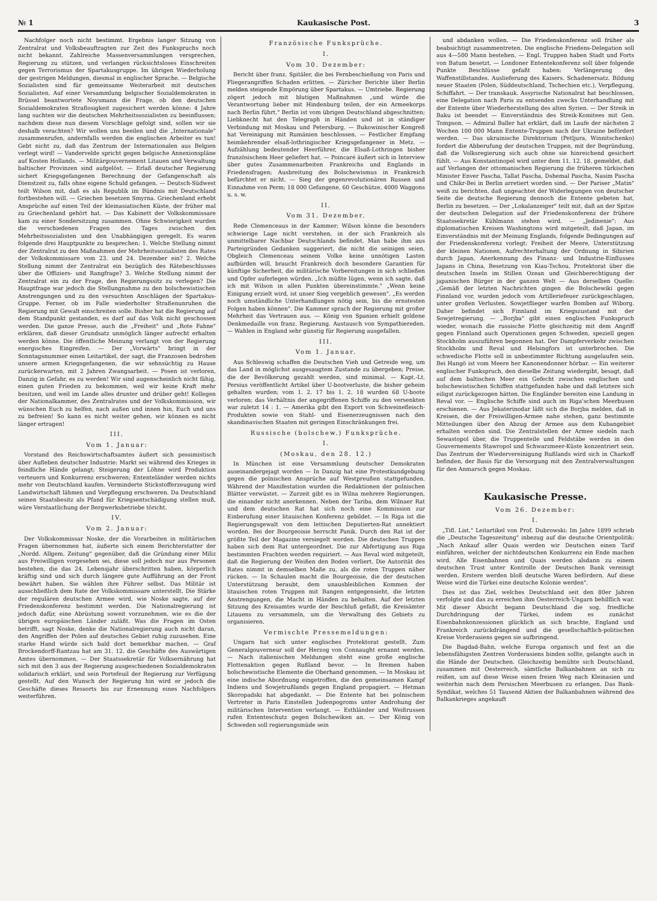№ 1 Kaukasische Post. 3
Nachfolger noch nicht bestimmt. Ergebnis langer Sitzung von Zentralrat und Volksbeauftragten zur Zeit des Funkspruchs noch nicht bekannt. Zahlreiche Massenversammlungen versprechen, Regierung zu stützen, und verlangen rücksichtsloses Einschreiten gegen Terrorismus der Spartakusgruppe. Im übrigen Wiederholung der gestrigen Meldungen, diesmal in englischer Sprache. — Belgische Sozialisten sind für gemeinsame Weiterarbeit mit deutschen Sozialisten. Auf einer Versammlung belgischer Sozialdemokraten in Brüssel beantwortete Noysmann die Frage, ob den deutschen Sozialdemokraten Straflosigkeit zugesichert werden könne: 4 Jahre lang suchten wir die deutschen Mehrheitssozialisten zu beeinflussen; nachdem diese nun diesem Vorschlage gefolgt sind, sollen wir sie deshalb verachten? Wir wollen uns beeilen und die „Internationale" zusammenrufen, andernfalls werden die englischen Arbeiter es tun! Gebt nicht zu, daß das Zentrum der Internationalen aus Belgien verlegt wird! — Vandervelde spricht gegen belgische Annexionspläne auf Kosten Hollands. — Militärgouvernement Litauen und Verwaltung baltischer Provinzen sind aufgelöst. — Erlaß deutscher Regierung sichert Kriegsgefangenen Berechnung der Gefangenschaft als Dienstzeit zu, falls ohne eigene Schuld gefangen. — Deutsch-Südwest teilt Wilson mit, daß es als Republik im Bündnis mit Deutschland fortbestehen will. — Griechen besetzen Smyrna. Griechenland erhebt Ansprüche auf einen Teil der kleinasiatischen Küste, der früher mal zu Griechenland gehört hat. — Das Kabinett der Volkskommissare kam zu einer Sondersitzung zusammen. Ohne Schwierigkeit wurden die verschiedenen Fragen des Tages zwischen den Mehrheitssozialisten und den Unabhängigen geregelt. Es waren folgende drei Hauptpunkte zu besprechen: 1. Welche Stellung nimmt der Zentralrat zu den Maßnahmen der Mehrheitssozialisten des Rates der Volkskommissare vom 23. und 24. Dezember ein? 2. Welche Stellung nimmt der Zentralrat ein bezüglich des Rätebeschlusses über die Offiziers- und Rangfrage? 3. Welche Stellung nimmt der Zentralrat ein zu der Frage, den Regierungssitz zu verlegen? Die Hauptfrage war jedoch die Stellungnahme zu den bolschewistischen Anstrengungen und zu den versuchten Anschlägen der Spartakus-Gruppe. Ferner, ob im Falle wiederholter Straßenunruhen die Regierung mit Gewalt einschreiten solle. Bisher hat die Regierung auf dem Standpunkt gestanden, es darf auf das Volk nicht geschossen werden. Die ganze Presse, auch die „Freiheit" und „Rote Fahne" erklären, daß dieser Grundsatz unmöglich länger aufrecht erhalten werden könne. Die öffentliche Meinung verlangt von der Regierung energisches Eingreifen. — Der „Vorwärts" bringt in der Sonntagsnummer einen Leitartikel, der sagt, die Franzosen bedrohen unsere armen Kriegsgefangenen, die wir sehnsüchtig zu Hause zurückerwarten, mit 2 Jahren Zwangsarbeit. — Posen ist verloren, Danzig in Gefahr, es zu werden! Wir sind augenscheinlich nicht fähig, einen guten Frieden zu bekommen, weil wir keine Kraft mehr besitzen, und weil im Lande alles drunter und drüber geht! Kollegen der Nationalkammer, des Zentralrates und der Volkskommission, wir wünschen Euch zu helfen, nach außen und innen hin, Euch und uns zu befreien! So kann es nicht weiter gehen, wir können es nicht länger ertragen!
III.
Vom 1. Januar:
Vorstand des Reichswirtschaftsamtes äußert sich pessimistisch über Aufleben deutscher Industrie: Markt sei während des Krieges in feindliche Hände gelangt; Steigerung der Löhne wird Produktion verteuern und Konkurrenz erschweren; Ententeländer werden nichts mehr von Deutschland kaufen. Verminderte Stickstofferzeugung wird Landwirtschaft lähmen und Verpflegung erschweren. Da Deutschland seinen Staatsbesitz als Pfand für Kriegsentschädigung stellen muß, wäre Verstaatlichung der Bergwerksbetriebe töricht.
IV.
Vom 2. Januar:
Der Volkskommissar Noske, der die Vorarbeiten in militärischen Fragen übernommen hat, äußerte sich einem Berichterstatter der „Nordd. Allgem. Zeitung" gegenüber, daß die Gründung einer Miliz aus Freiwilligen vorgesehen sei, diese soll jedoch nur aus Personen bestehen, die das 24. Lebensjahr überschritten haben, körperlich kräftig sind und sich durch längere gute Aufführung an der Front bewährt haben. Sie wählen ihre Führer selbst. Das Militär ist ausschließlich dem Rate der Volkskommissare unterstellt. Die Stärke der regulären deutschen Armee wird, wie Noske sagte, auf der Friedenskonferenz bestimmt werden. Die Nationalregierung ist jedoch dafür, eine Abrüstung soweit vorzunehmen, wie es die der übrigen europäischen Länder zuläßt. Was die Fragen im Osten betrifft, sagt Noske, denke die Nationalregierung auch nicht daran, den Angriffen der Polen auf deutsches Gebiet ruhig zuzusehen. Eine starke Hand würde sich bald dort bemerkbar machen. — Graf Brockendorff-Rantzau hat am 31. 12. die Geschäfte des Auswärtigen Amtes übernommen. — Der Staatssekretär für Volksernährung hat sich mit den 3 aus der Regierung ausgeschiedenen Sozialdemokraten solidarisch erklärt, und sein Portefeuil der Regierung zur Verfügung gestellt. Auf den Wunsch der Regierung hin wird er jedoch die Geschäfte dieses Ressorts bis zur Ernennung eines Nachfolgers weiterführen.
Französische Funksprüche.
I.
Vom 30. Dezember:
Bericht über franz. Spitäler, die bei Fernbeschießung von Paris und Fliegerangriffen Schaden erlitten. — Züricher Berichte über Berlin melden steigende Empörung über Spartakus. — Umtriebe. Regierung zögert jedoch mit blutigen Maßnahmen „und würde die Verantwortung lieber mit Hindenburg teilen, der ein Armeekorps nach Berlin führt." Berlin ist vom übrigen Deutschland abgeschnitten; Liebknecht hat den Telegraph in Händen und ist in ständiger Verbindung mit Moskau und Petersburg. — Bukowinischer Kongreß hat Vereinigung mit Rumänien beschlossen. — Festlicher Empfang heimkehrender elsaß-lothringischer Kriegsgefangener in Metz. — Aufzählung bedeutender Heerführer, die Elsaß-Lothringen bisher französischem Heer geliefert hat. — Poincaré äußert sich in Interview über gutes Zusammenarbeiten Frankreichs und Englands in Friedensfragen; Ausbreitung des Bolschewismus in Frankreich befürchtet er nicht. — Sieg der gegenrevolutionären Russen und Einnahme von Perm; 18 000 Gefangene, 60 Geschütze, 4000 Waggons u. s. w.
II.
Vom 31. Dezember.
Rede Clemenceaus in der Kammer; Wilson könne die besonders schwierige Lage nicht verstehen, in der sich Frankreich als unmittelbarer Nachbar Deutschlands befindet. Man habe ihm aus Parteigründen Gedanken suggeriert, die nicht die seinigen seien. Obgleich Clemenceau seinem Volke keine unnötigen Lasten aufbürden will, braucht Frankreich doch besondere Garantien für künftige Sicherheit, die militärische Vorbereitungen in sich schließen und Opfer auferlegen würden. „Ich müßte lügen, wenn ich sagte, daß ich mit Wilson in allen Punkten übereinstimmte." „Wenn keine Einigung erzielt wird, ist unser Sieg vergeblich gewesen". „Es werden noch umständliche Unterhandlungen nötig sein, bis die ernstesten Folgen haben können". Die Kammer sprach der Regierung mit großer Mehrheit das Vertrauen aus. — König von Spanien erhielt goldene Denkmedaille von franz. Regierung. Austausch von Sympathiereden. — Wahlen in England sehr günstig für Regierung ausgefallen.
III.
Vom 1. Januar.
Aus Schleswig schaffen die Deutschen Vieh und Getreide weg, um das Land in möglichst ausgesaugtem Zustande zu übergeben; Preise, die der Bevölkerung gezahlt werden, sind minimal. — Kapt.-Lt. Persius veröffentlicht Artikel über U-bootverluste, die bisher geheim gehalten wurden; vom 1. 2. 17 bis 1. 2. 18 wurden 68 U-boote verloren; das Verhältnis der angegriffenen Schiffe zu den versenkten war zuletzt 14 : 1. — Amerika gibt den Export von Schweinefleisch-Produkten sowie von Stahl- und Eisenerzeugnissen nach den skandinavischen Staaten mit geringen Einschränkungen frei.
Russische (bolschew.) Funksprüche.
I.
(Moskau, den 28. 12.)
In München ist eine Versammlung deutscher Demokraten auseinandergejagt worden — In Danzig hat eine Protestkundgebung gegen die polnischen Ansprüche auf Westpreußen stattgefunden. Während der Manifestation wurden die Redaktionen der polnischen Blätter verwüstet. — Zurzeit gibt es in Wilna mehrere Regierungen, die einander nicht anerkennen. Neben der Tariba, dem Wilnaer Rat und dem deutschen Rat hat sich noch eine Kommission zur Einberufung einer litauischen Konferenz gebildet. — In Riga ist die Regierungsgewalt von dem lettischen Deputierten-Rat annektiert worden. Bei der Bourgeoisie herrscht Panik. Durch den Rat ist der größte Teil der Magazine versiegelt worden. Die deutschen Truppen haben sich dem Rat untergeordnet. Die zur Abfertigung aus Riga bestimmten Frachten werden requiriert. — Aus Reval wird mitgeteilt, daß die Regierung der Weißen den Boden verliert. Die Autorität des Rates nimmt in demselben Maße zu, als die roten Truppen näher rücken. — In Schaulen macht die Bourgeoisie, die der deutschen Unterstützung beraubt, dem unausbleiblichen Kommen der litauischen roten Truppen mit Bangen entgegensieht, die letzten Anstrengungen, die Macht in Händen zu behalten. Auf der letzten Sitzung des Kreisamtes wurde der Beschluß gefaßt, die Kreisämter Litauens zu versammeln, um die Verwaltung des Gebiets zu organisieren.
Vermischte Pressemeldungen:
Ungarn hat sich unter englisches Protektorat gestellt. Zum Generalgouverneur soll der Herzog von Connaught ernannt werden. — Nach italienischen Meldungen steht eine große englische Flottenaktion gegen Rußland bevor. — In Bremen haben bolschewistische Elemente die Oberhand genommen. — In Moskau ist eine indische Abordnung eingetroffen, die den gemeinsamen Kampf Indiens und Sowjetrußlands gegen England propagiert. — Hetman Skoropadski hat abgedankt. — Die Entente hat bei polnischem Vertreter in Paris Einstellen Judenpogroms unter Androhung der militärischen Intervention verlangt. — Esthländer und Weißrussen rufen Ententeschutz gegen Bolschewiken an. — Der König von Schweden soll regierungsmüde sein
und abdanken wollen. — Die Friedenskonferenz soll früher als beabsichtigt zusammentreten. Die englische Friedens-Delegation soll aus 4—500 Mann bestehen. — Engl. Truppen haben Stadt und Forts von Batum besetzt. — Londoner Ententekonferenz soll über folgende Punkte Beschlüsse gefaßt haben: Verlängerung des Waffenstillstandes. Auslieferung des Kaisers. Schadenersatz. Bildung neuer Staaten (Polen, Süddeutschland, Tschechien etc.), Verpflegung, Schiffahrt. — Der transkauk. Assyrische Nationalrat hat beschlossen, eine Delegation nach Paris zu entsenden zwecks Unterhandlung mit der Entente über Wiederherstellung des alten Syrien. — Der Streik in Baku ist beendet — Einverständnis des Streik-Komitees mit Gen. Tompson. — Admiral Baller hat erklärt, daß im Laufe der nächsten 2 Wochen 100 000 Mann Entente-Truppen nach der Ukraine befördert werden. — Das ukrainische Direktorium (Petljura, Winnitschenko) fordert die Abberufung der deutschen Truppen, mit der Begründung, daß die Volksregierung sich auch ohne sie hinreichend gesichert fühlt. — Aus Konstantinopel wird unter dem 11. 12. 18. gemeldet, daß auf Verlangen der ottomanischen Regierung die früheren türkischen Minister Enver Pascha, Tallat Pascha, Dshemal Pascha, Nasim Pascha und Chikr-Bei in Berlin arretiert worden sind. — Der Pariser „Matin" weiß zu berichten, daß ungeachtet der Widerlegungen von deutscher Seite die deutsche Regierung dennoch die Entente gebeten hat, Berlin zu besetzen. — Der „Lokalanzeiger" teilt mit, daß an der Spitze der deutschen Delegation auf der Friedenskonferenz der frühere Staatssekretär Kühlmann stehen wird. — „Jedinenie": Aus diplomatischen Kreisen Washingtons wird mitgeteilt, daß Japan, im Einverständnis mit der Meinung Englands, folgende Bedingungen auf der Friedenskonferenz vorlegt: Freiheit der Meere, Unterstützung der kleinen Nationen, Aufrechterhaltung der Ordnung in Sibirien durch Japan, Anerkennung des Finanz- und Industrie-Einflusses Japans in China, Besetzung von Kiau-Tschou, Protektorat über die deutschen Inseln im Stillen Ozean und Gleichberechtigung der japanischen Bürger in der ganzen Welt — Aus derselben Quelle: „Gemäß der letzten Nachrichten gingen die Bolschewiki gegen Finnland vor, wurden jedoch vom Artilleriefeuer zurückgeschlagen, unter großen Verlusten. Sowjetflieger warfen Bomben auf Wiborg. Daher befindet sich Finnland im Kriegszustand mit der Sowjetregierung. — „Borjba" gibt einen englischen Funkspruch wieder, wonach die russische Flotte gleichzeitig mit dem Angriff gegen Finnland auch Operationen gegen Schweden, speziell gegen Stockholm auszuführen begonnen hat. Der Dampferverkehr zwischen Stockholm und Reval und Helsingfors ist unterbrochen. Die schwedische Flotte soll in unbestimmter Richtung ausgelaufen sein. Bei Hangö ist vom Meere her Kanonendonner hörbar. — Ein weiterer englischer Funkspruch, den dieselbe Zeitung wiedergibt, besagt, daß auf dem baltischen Meer ein Gefecht zwischen englischen und bolschewistischen Schiffen stattgefunden habe und daß letztere sich eiligst zurückgezogen hätten. Die Engländer bereiten eine Landung in Reval vor. — Englische Schiffe sind auch im Riga'schen Meerbusen erschienen. — Aus Jekaterinodar läßt sich die Borjba melden, daß in Kreisen, die der Freiwilligen-Armee nahe stehen, ganz bestimmte Mitteilungen über den Abzug der Armee aus dem Kubangebiet erhalten worden sind. Die Zentralstellen der Armee siedeln nach Sewastopol über, die Truppenteile und Feldstäbe werden in den Gouvernements Stawropol und Schwarzmeer-Küste konzentriert sein. Das Zentrum der Wiedervereinigung Rußlands wird sich in Charkoff befinden, der Basis für die Versorgung mit den Zentralverwaltungen für den Anmarsch gegen Moskau.
Kaukasische Presse.
Vom 26. Dezember:
I.
„Tifl. List." Leitartikel von Prof. Dubrowski: Im Jahre 1899 schrieb die „Deutsche Tageszeitung" inbezug auf die deutsche Orientpolitik: „Nach Ankauf aller Quais werden wir Deutschen einen Tarif einführen, welcher der nichtdeutschen Konkurrenz ein Ende machen wird. Alle Eisenbahnen und Quais werden alsdann zu einem deutschen Trust unter Kontrolle der Deutschen Bank vereinigt werden. Erstere werden bloß deutsche Waren befördern. Auf diese Weise wird die Türkei eine deutsche Kolonie werden".
Dies ist das Ziel, welches Deutschland seit den 80er Jahren verfolgte und das zu erreichen ihm Oesterreich-Ungarn behilflich war. Mit dieser Absicht begann Deutschland die sog. friedliche Durchdringung der Türkei, indem es zunächst Eisenbahnkonzessionen glücklich an sich brachte, England und Frankreich zurückdrängend und die gesellschaftlich-politischen Kreise Vorderasiens gegen sie aufbringend.
Die Bagdad-Bahn, welche Europa organisch und fest an die lebensfähigsten Zentren Vorderasiens binden sollte, gelangte auch in die Hände der Deutschen. Gleichzeitig bemühte sich Deutschland, zusammen mit Oesterreich, sämtliche Balkanbahnen an sich zu reißen, um auf diese Weise einen freien Weg nach Kleinasien und weiterhin nach dem Persischen Meerbusen zu erlangen. Das Bank-Syndikat, welches 51 Tausend Aktien der Balkanbahnen während des Balkankrieges angekauft